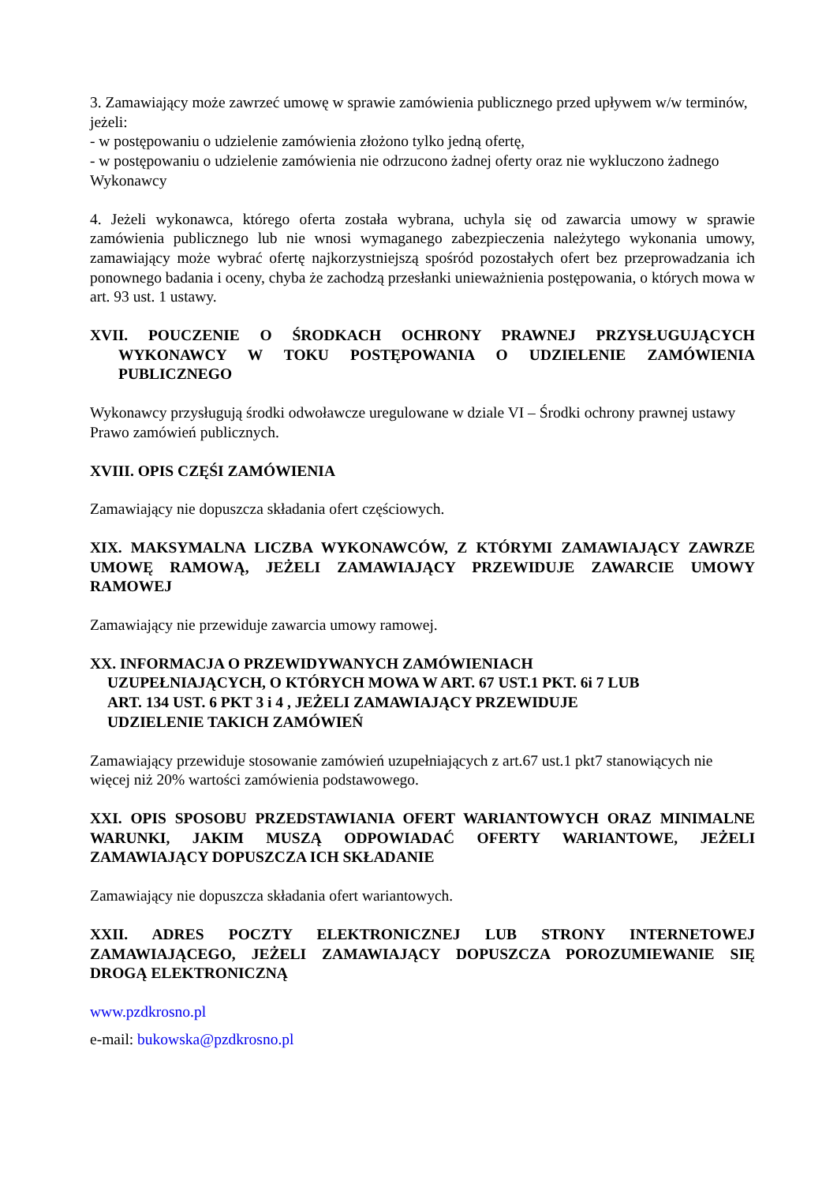3. Zamawiający może zawrzeć umowę w sprawie zamówienia publicznego przed upływem w/w terminów, jeżeli:
- w postępowaniu o udzielenie zamówienia złożono tylko jedną ofertę,
- w postępowaniu o udzielenie zamówienia nie odrzucono żadnej oferty oraz nie wykluczono żadnego Wykonawcy
4. Jeżeli wykonawca, którego oferta została wybrana, uchyla się od zawarcia umowy w sprawie zamówienia publicznego lub nie wnosi wymaganego zabezpieczenia należytego wykonania umowy, zamawiający może wybrać ofertę najkorzystniejszą spośród pozostałych ofert bez przeprowadzania ich ponownego badania i oceny, chyba że zachodzą przesłanki unieważnienia postępowania, o których mowa w art. 93 ust. 1 ustawy.
XVII. POUCZENIE O ŚRODKACH OCHRONY PRAWNEJ PRZYSŁUGUJĄCYCH WYKONAWCY W TOKU POSTĘPOWANIA O UDZIELENIE ZAMÓWIENIA PUBLICZNEGO
Wykonawcy przysługują środki odwoławcze uregulowane w dziale VI – Środki ochrony prawnej ustawy Prawo zamówień publicznych.
XVIII. OPIS CZĘŚI ZAMÓWIENIA
Zamawiający nie dopuszcza składania ofert częściowych.
XIX. MAKSYMALNA LICZBA WYKONAWCÓW, Z KTÓRYMI ZAMAWIAJĄCY ZAWRZE UMOWĘ RAMOWĄ, JEŻELI ZAMAWIAJĄCY PRZEWIDUJE ZAWARCIE UMOWY RAMOWEJ
Zamawiający nie przewiduje zawarcia umowy ramowej.
XX. INFORMACJA O PRZEWIDYWANYCH ZAMÓWIENIACH
UZUPEŁNIAJĄCYCH, O KTÓRYCH MOWA W ART. 67 UST.1 PKT. 6i 7 LUB
ART. 134 UST. 6 PKT 3 i 4 , JEŻELI ZAMAWIAJĄCY PRZEWIDUJE
UDZIELENIE TAKICH ZAMÓWIEŃ
Zamawiający przewiduje stosowanie zamówień uzupełniających z art.67 ust.1 pkt7 stanowiących nie więcej niż 20% wartości zamówienia podstawowego.
XXI. OPIS SPOSOBU PRZEDSTAWIANIA OFERT WARIANTOWYCH ORAZ MINIMALNE WARUNKI, JAKIM MUSZĄ ODPOWIADAĆ OFERTY WARIANTOWE, JEŻELI ZAMAWIAJĄCY DOPUSZCZA ICH SKŁADANIE
Zamawiający nie dopuszcza składania ofert wariantowych.
XXII. ADRES POCZTY ELEKTRONICZNEJ LUB STRONY INTERNETOWEJ ZAMAWIAJĄCEGO, JEŻELI ZAMAWIAJĄCY DOPUSZCZA POROZUMIEWANIE SIĘ DROGĄ ELEKTRONICZNĄ
www.pzdkrosno.pl
e-mail: bukowska@pzdkrosno.pl